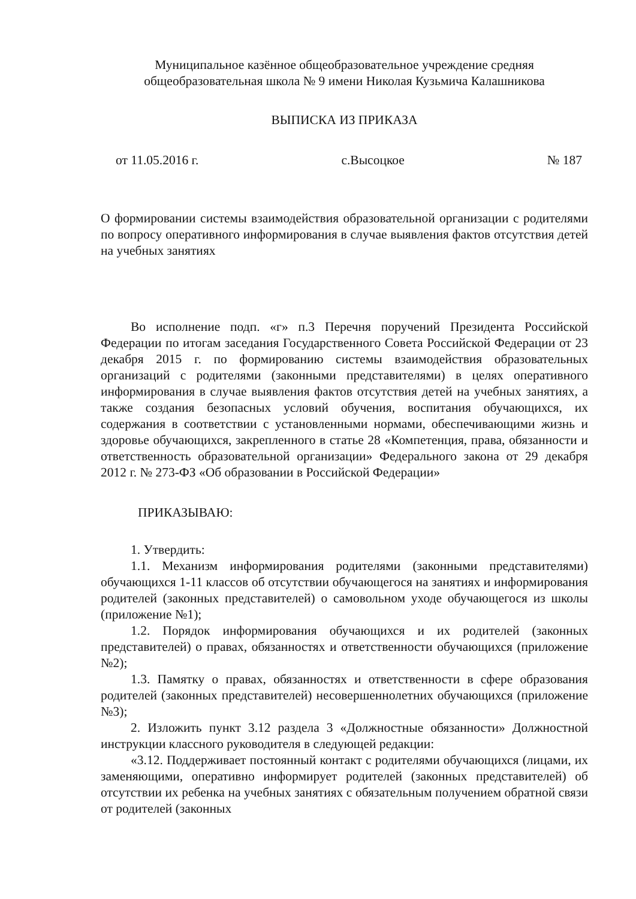Муниципальное казённое общеобразовательное учреждение средняя
общеобразовательная школа № 9 имени Николая Кузьмича Калашникова
ВЫПИСКА ИЗ ПРИКАЗА
от 11.05.2016 г. с.Высоцкое № 187
О формировании системы взаимодействия образовательной организации с родителями по вопросу оперативного информирования в случае выявления фактов отсутствия детей на учебных занятиях
Во исполнение подп. «г» п.3 Перечня поручений Президента Российской Федерации по итогам заседания Государственного Совета Российской Федерации от 23 декабря 2015 г. по формированию системы взаимодействия образовательных организаций с родителями (законными представителями) в целях оперативного информирования в случае выявления фактов отсутствия детей на учебных занятиях, а также создания безопасных условий обучения, воспитания обучающихся, их содержания в соответствии с установленными нормами, обеспечивающими жизнь и здоровье обучающихся, закрепленного в статье 28 «Компетенция, права, обязанности и ответственность образовательной организации» Федерального закона от 29 декабря 2012 г. № 273-ФЗ «Об образовании в Российской Федерации»
ПРИКАЗЫВАЮ:
1. Утвердить:
1.1. Механизм информирования родителями (законными представителями) обучающихся 1-11 классов об отсутствии обучающегося на занятиях и информирования родителей (законных представителей) о самовольном уходе обучающегося из школы (приложение №1);
1.2. Порядок информирования обучающихся и их родителей (законных представителей) о правах, обязанностях и ответственности обучающихся (приложение №2);
1.3. Памятку о правах, обязанностях и ответственности в сфере образования родителей (законных представителей) несовершеннолетних обучающихся (приложение №3);
2. Изложить пункт 3.12 раздела 3 «Должностные обязанности» Должностной инструкции классного руководителя в следующей редакции:
«3.12. Поддерживает постоянный контакт с родителями обучающихся (лицами, их заменяющими, оперативно информирует родителей (законных представителей) об отсутствии их ребенка на учебных занятиях с обязательным получением обратной связи от родителей (законных